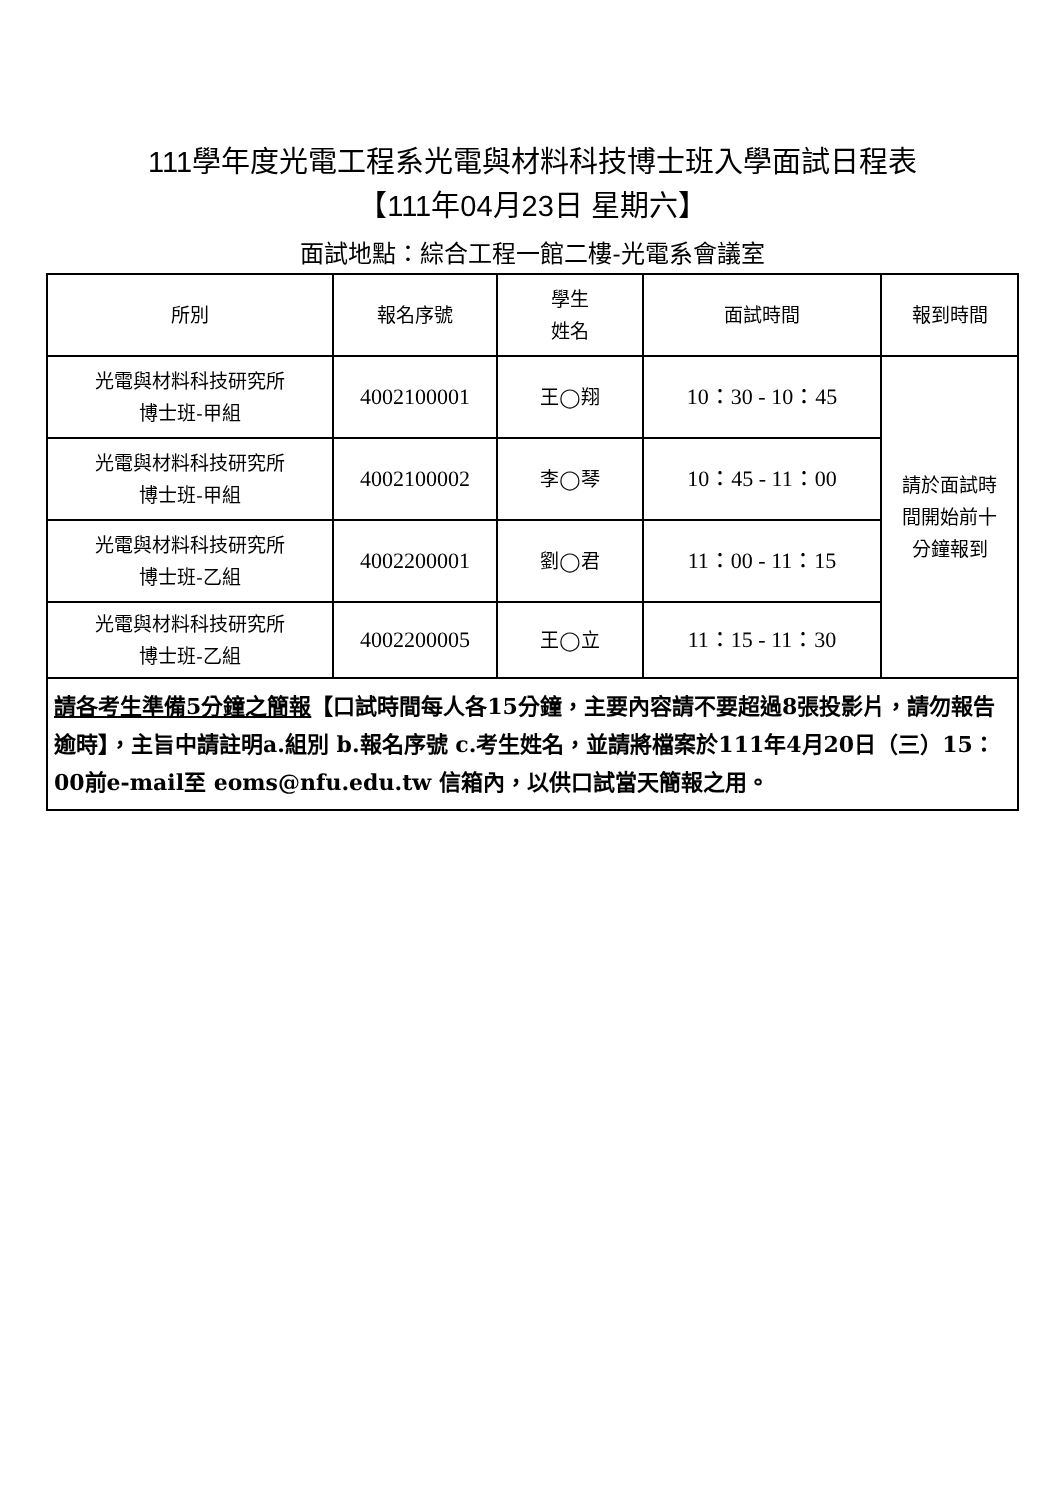111學年度光電工程系光電與材料科技博士班入學面試日程表
【111年04月23日 星期六】
面試地點：綜合工程一館二樓-光電系會議室
| 所別 | 報名序號 | 學生 姓名 | 面試時間 | 報到時間 |
| 光電與材料科技研究所 博士班-甲組 | 4002100001 | 王◯翔 | 10：30 - 10：45 | 請於面試時 間開始前十 分鐘報到 |
| 光電與材料科技研究所 博士班-甲組 | 4002100002 | 李◯琴 | 10：45 - 11：00 | |
| 光電與材料科技研究所 博士班-乙組 | 4002200001 | 劉◯君 | 11：00 - 11：15 | |
| 光電與材料科技研究所 博士班-乙組 | 4002200005 | 王◯立 | 11：15 - 11：30 | |
| 請各考生準備5分鐘之簡報 【口試時間每人各15分鐘，主要內容請不要超過8張投影片，請勿報告逾時】，主旨中請註明a.組別 b.報名序號 c.考生姓名，並請將檔案於111年4月20日（三）15：00前e-mail至 eoms@nfu.edu.tw 信箱內，以供口試當天簡報之用。 | | | | |